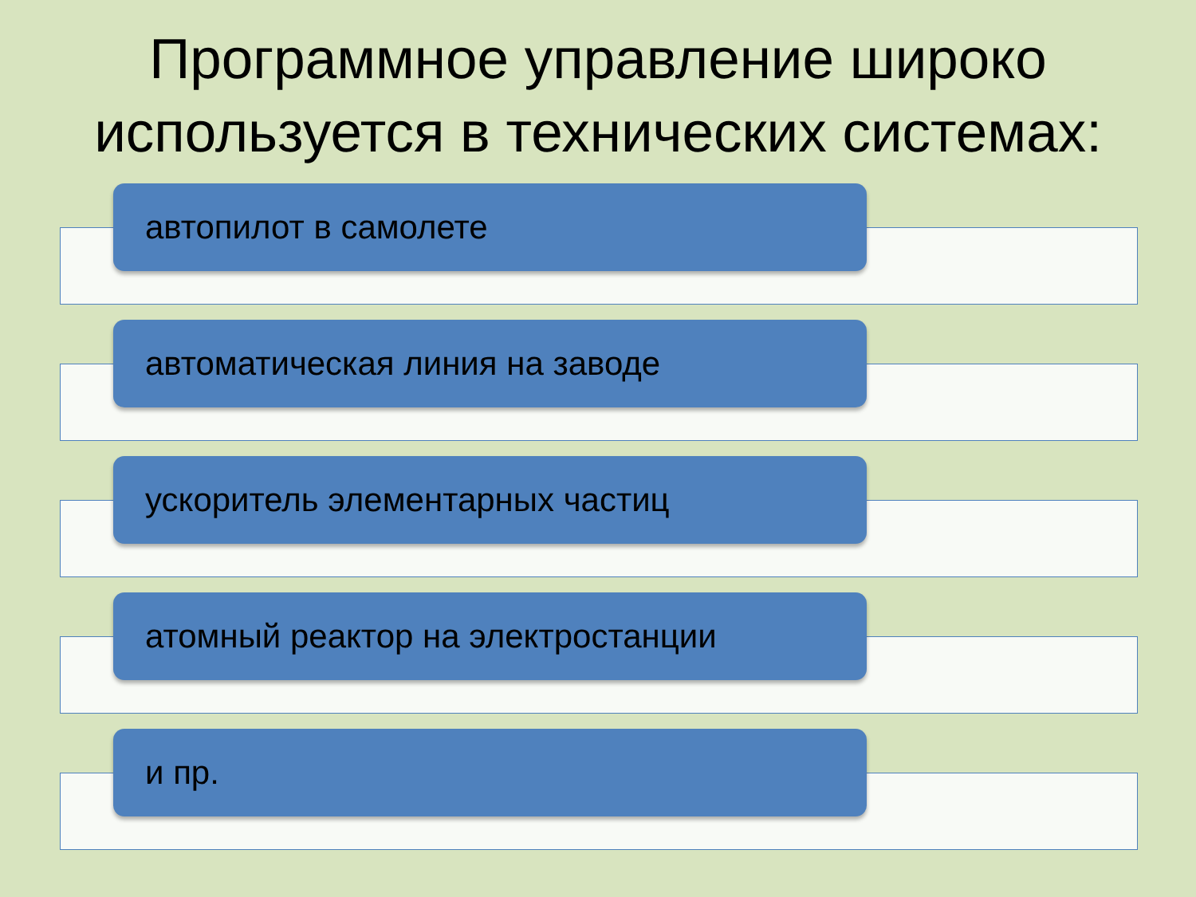Программное управление широко используется в технических системах:
автопилот в самолете
автоматическая линия на заводе
ускоритель элементарных частиц
атомный реактор на электростанции
и пр.